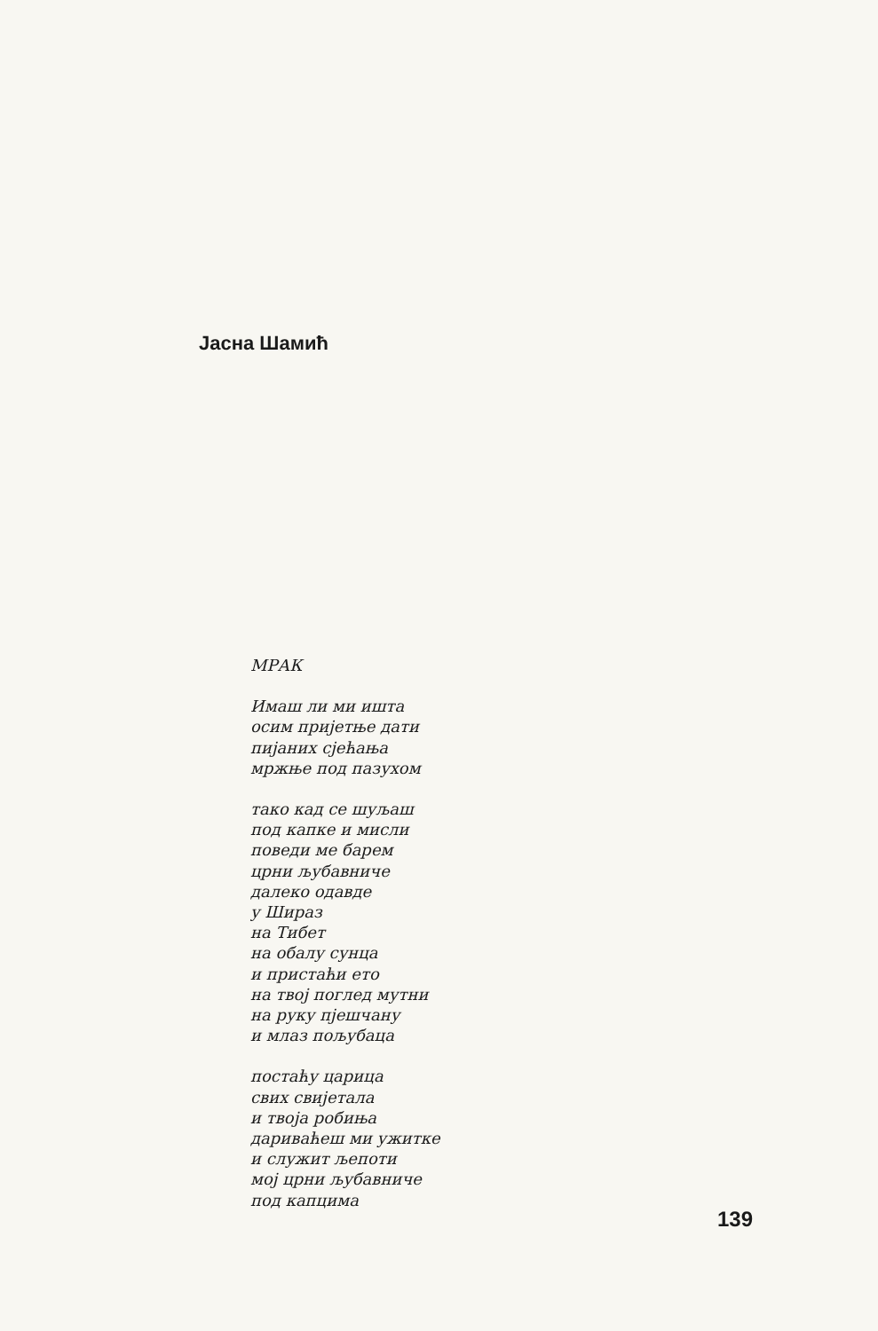Јасна Шамић
МРАК
Имаш ли ми ишта
осим пријетње дати
пијаних сјећања
мржње под пазухом
тако кад се шуљаш
под капке и мисли
поведи ме барем
црни љубавниче
далеко одавде
у Шираз
на Тибет
на обалу сунца
и пристаћи ето
на твој поглед мутни
на руку пјешчану
и млаз пољубаца
постаћу царица
свих свијетала
и твоја робиња
дариваћеш ми ужитке
и служит љепоти
мој црни љубавниче
под капцима
139